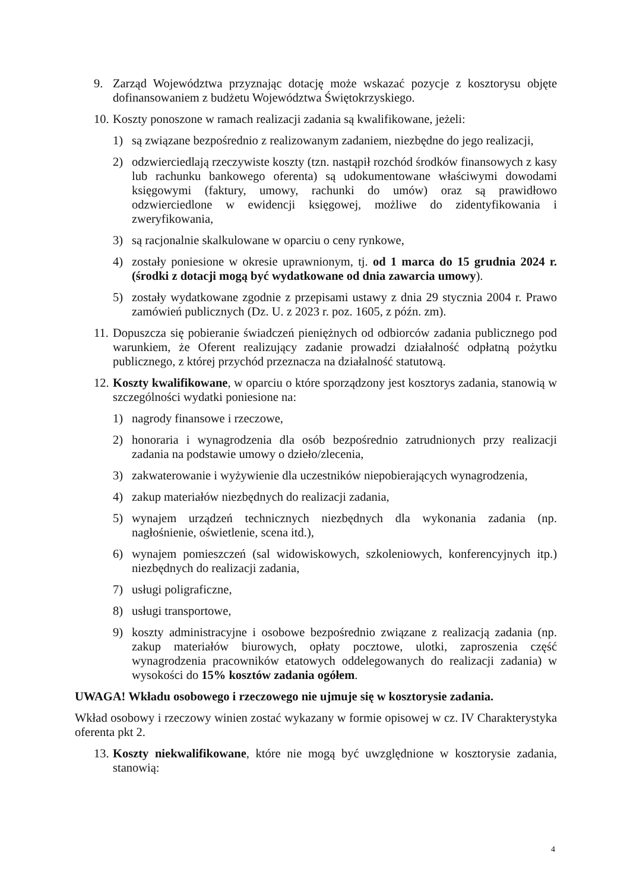9. Zarząd Województwa przyznając dotację może wskazać pozycje z kosztorysu objęte dofinansowaniem z budżetu Województwa Świętokrzyskiego.
10. Koszty ponoszone w ramach realizacji zadania są kwalifikowane, jeżeli:
1) są związane bezpośrednio z realizowanym zadaniem, niezbędne do jego realizacji,
2) odzwierciedlają rzeczywiste koszty (tzn. nastąpił rozchód środków finansowych z kasy lub rachunku bankowego oferenta) są udokumentowane właściwymi dowodami księgowymi (faktury, umowy, rachunki do umów) oraz są prawidłowo odzwierciedlone w ewidencji księgowej, możliwe do zidentyfikowania i zweryfikowania,
3) są racjonalnie skalkulowane w oparciu o ceny rynkowe,
4) zostały poniesione w okresie uprawnionym, tj. od 1 marca do 15 grudnia 2024 r. (środki z dotacji mogą być wydatkowane od dnia zawarcia umowy).
5) zostały wydatkowane zgodnie z przepisami ustawy z dnia 29 stycznia 2004 r. Prawo zamówień publicznych (Dz. U. z 2023 r. poz. 1605, z późn. zm).
11. Dopuszcza się pobieranie świadczeń pieniężnych od odbiorców zadania publicznego pod warunkiem, że Oferent realizujący zadanie prowadzi działalność odpłatną pożytku publicznego, z której przychód przeznacza na działalność statutową.
12. Koszty kwalifikowane, w oparciu o które sporządzony jest kosztorys zadania, stanowią w szczególności wydatki poniesione na:
1) nagrody finansowe i rzeczowe,
2) honoraria i wynagrodzenia dla osób bezpośrednio zatrudnionych przy realizacji zadania na podstawie umowy o dzieło/zlecenia,
3) zakwaterowanie i wyżywienie dla uczestników niepobierających wynagrodzenia,
4) zakup materiałów niezbędnych do realizacji zadania,
5) wynajem urządzeń technicznych niezbędnych dla wykonania zadania (np. nagłośnienie, oświetlenie, scena itd.),
6) wynajem pomieszczeń (sal widowiskowych, szkoleniowych, konferencyjnych itp.) niezbędnych do realizacji zadania,
7) usługi poligraficzne,
8) usługi transportowe,
9) koszty administracyjne i osobowe bezpośrednio związane z realizacją zadania (np. zakup materiałów biurowych, opłaty pocztowe, ulotki, zaproszenia część wynagrodzenia pracowników etatowych oddelegowanych do realizacji zadania) w wysokości do 15% kosztów zadania ogółem.
UWAGA! Wkładu osobowego i rzeczowego nie ujmuje się w kosztorysie zadania.
Wkład osobowy i rzeczowy winien zostać wykazany w formie opisowej w cz. IV Charakterystyka oferenta pkt 2.
13. Koszty niekwalifikowane, które nie mogą być uwzględnione w kosztorysie zadania, stanowią:
4